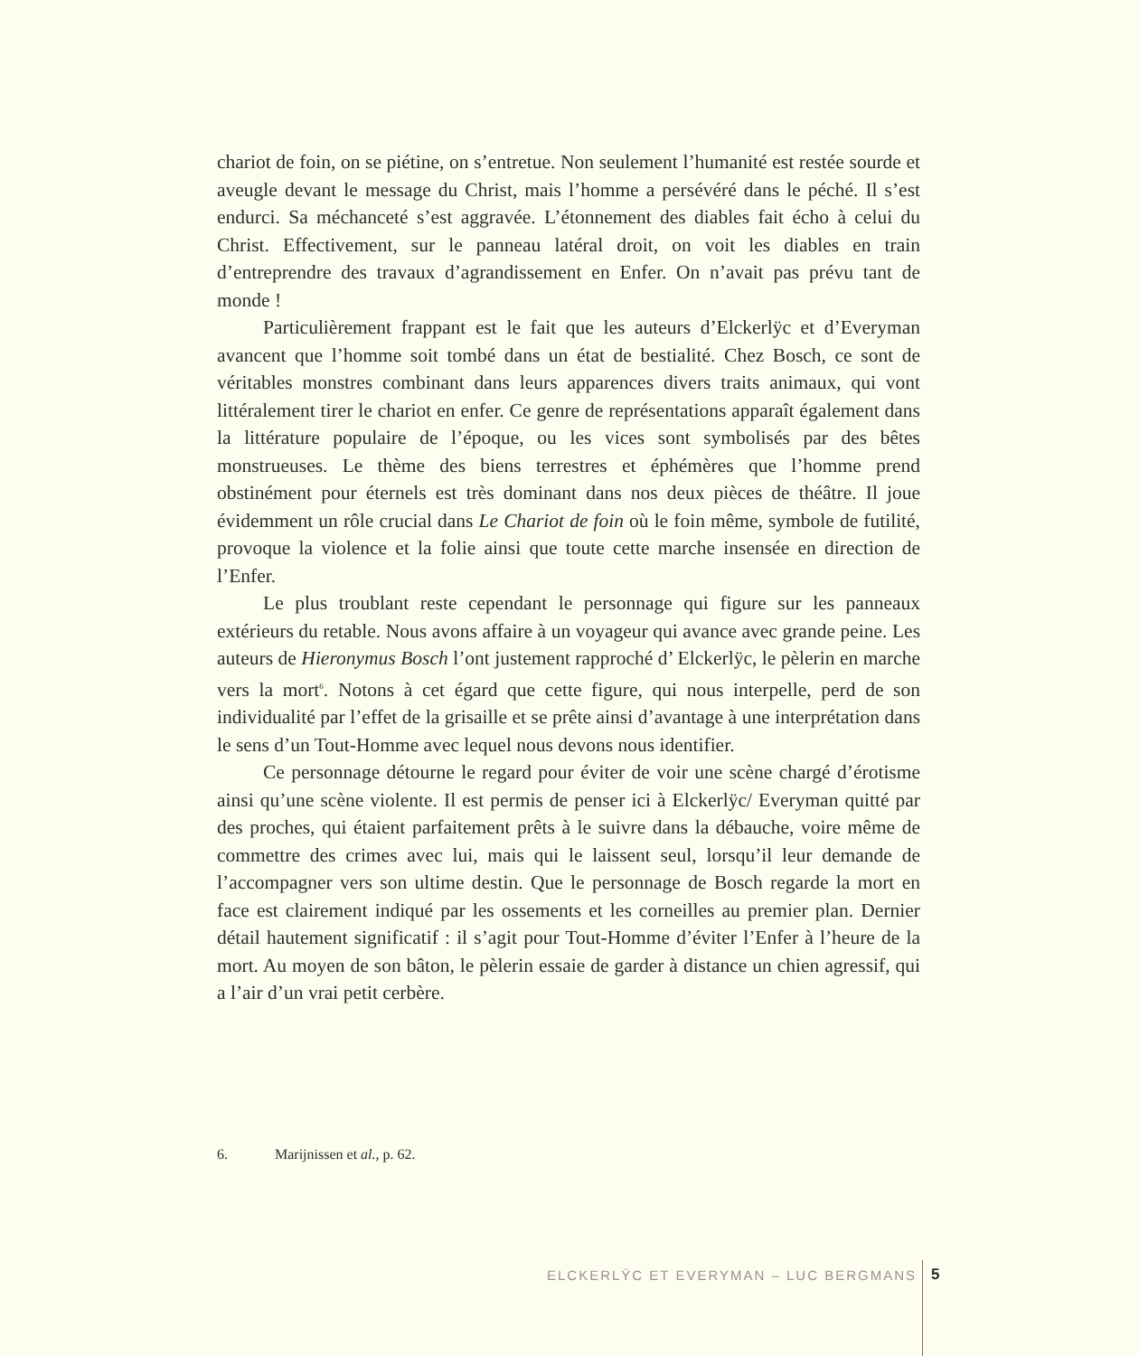chariot de foin, on se piétine, on s’entretue. Non seulement l’humanité est restée sourde et aveugle devant le message du Christ, mais l’homme a persévéré dans le péché. Il s’est endurci. Sa méchanceté s’est aggravée. L’étonnement des diables fait écho à celui du Christ. Effectivement, sur le panneau latéral droit, on voit les diables en train d’entreprendre des travaux d’agrandissement en Enfer. On n’avait pas prévu tant de monde !
Particulièrement frappant est le fait que les auteurs d’Elckerlÿc et d’Everyman avancent que l’homme soit tombé dans un état de bestialité. Chez Bosch, ce sont de véritables monstres combinant dans leurs apparences divers traits animaux, qui vont littéralement tirer le chariot en enfer. Ce genre de représentations apparaît également dans la littérature populaire de l’époque, ou les vices sont symbolisés par des bêtes monstrueuses. Le thème des biens terrestres et éphémères que l’homme prend obstinément pour éternels est très dominant dans nos deux pièces de théâtre. Il joue évidemment un rôle crucial dans Le Chariot de foin où le foin même, symbole de futilité, provoque la violence et la folie ainsi que toute cette marche insensée en direction de l’Enfer.
Le plus troublant reste cependant le personnage qui figure sur les panneaux extérieurs du retable. Nous avons affaire à un voyageur qui avance avec grande peine. Les auteurs de Hieronymus Bosch l’ont justement rapproché d’ Elckerlÿc, le pèlerin en marche vers la mort<sup>6</sup>. Notons à cet égard que cette figure, qui nous interpelle, perd de son individualité par l’effet de la grisaille et se prête ainsi d’avantage à une interprétation dans le sens d’un Tout-Homme avec lequel nous devons nous identifier.
Ce personnage détourne le regard pour éviter de voir une scène chargé d’érotisme ainsi qu’une scène violente. Il est permis de penser ici à Elckerlÿc/ Everyman quitté par des proches, qui étaient parfaitement prêts à le suivre dans la débauche, voire même de commettre des crimes avec lui, mais qui le laissent seul, lorsqu’il leur demande de l’accompagner vers son ultime destin. Que le personnage de Bosch regarde la mort en face est clairement indiqué par les ossements et les corneilles au premier plan. Dernier détail hautement significatif : il s’agit pour Tout-Homme d’éviter l’Enfer à l’heure de la mort. Au moyen de son bâton, le pèlerin essaie de garder à distance un chien agressif, qui a l’air d’un vrai petit cerbère.
6. Marijnissen et al., p. 62.
ELCKERLŸC ET EVERYMAN – LUC BERGMANS
5